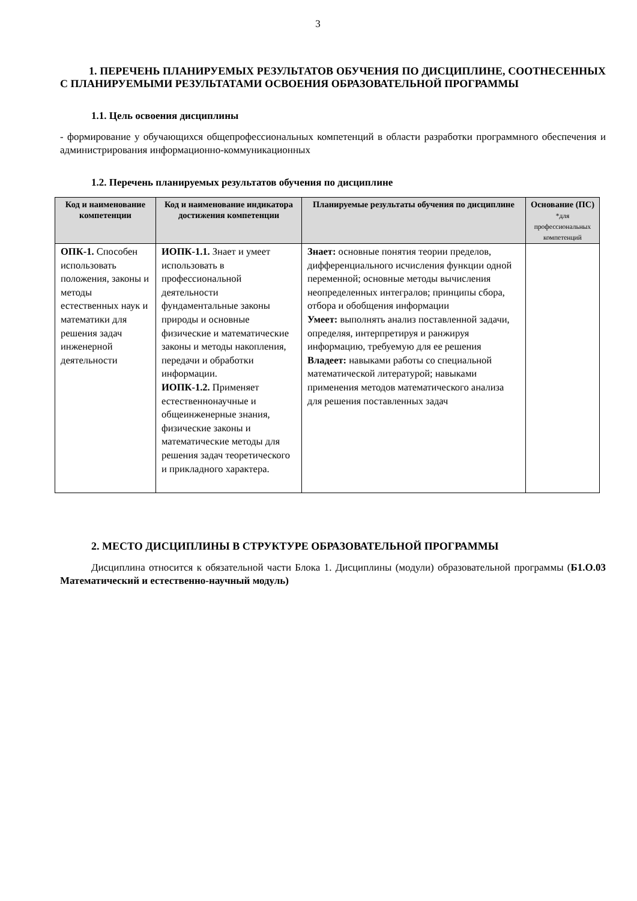3
1. ПЕРЕЧЕНЬ ПЛАНИРУЕМЫХ РЕЗУЛЬТАТОВ ОБУЧЕНИЯ ПО ДИСЦИПЛИНЕ, СООТНЕСЕННЫХ С ПЛАНИРУЕМЫМИ РЕЗУЛЬТАТАМИ ОСВОЕНИЯ ОБРАЗОВАТЕЛЬНОЙ ПРОГРАММЫ
1.1. Цель освоения дисциплины
- формирование у обучающихся общепрофессиональных компетенций в области разработки программного обеспечения и администрирования информационно-коммуникационных
1.2. Перечень планируемых результатов обучения по дисциплине
| Код и наименование компетенции | Код и наименование индикатора достижения компетенции | Планируемые результаты обучения по дисциплине | Основание (ПС) *для профессиональных компетенций |
| --- | --- | --- | --- |
| ОПК-1. Способен использовать положения, законы и методы естественных наук и математики для решения задач инженерной деятельности | ИОПК-1.1. Знает и умеет использовать в профессиональной деятельности фундаментальные законы природы и основные физические и математические законы и методы накопления, передачи и обработки информации. ИОПК-1.2. Применяет естественнонаучные и общеинженерные знания, физические законы и математические методы для решения задач теоретического и прикладного характера. | Знает: основные понятия теории пределов, дифференциального исчисления функции одной переменной; основные методы вычисления неопределенных интегралов; принципы сбора, отбора и обобщения информации Умеет: выполнять анализ поставленной задачи, определяя, интерпретируя и ранжируя информацию, требуемую для ее решения Владеет: навыками работы со специальной математической литературой; навыками применения методов математического анализа для решения поставленных задач | |
2. МЕСТО ДИСЦИПЛИНЫ В СТРУКТУРЕ ОБРАЗОВАТЕЛЬНОЙ ПРОГРАММЫ
Дисциплина относится к обязательной части Блока 1. Дисциплины (модули) образовательной программы (Б1.О.03 Математический и естественно-научный модуль)